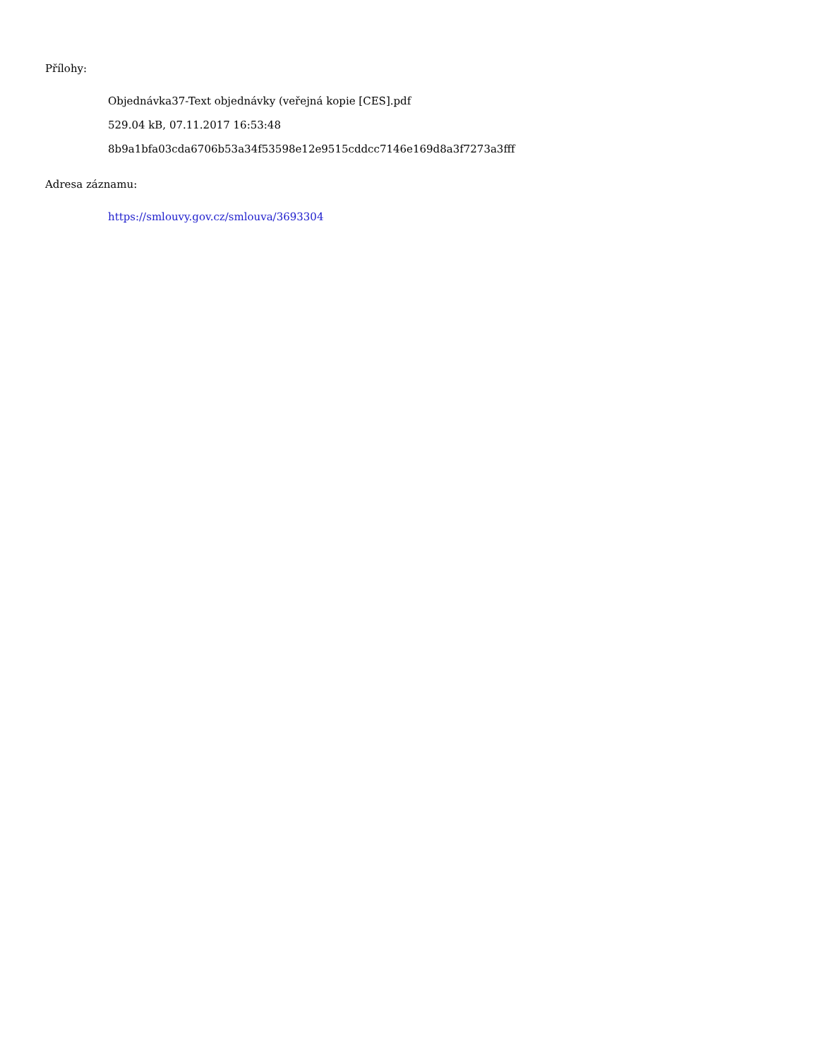Přílohy:
Objednávka37-Text objednávky (veřejná kopie [CES].pdf
529.04 kB, 07.11.2017 16:53:48
8b9a1bfa03cda6706b53a34f53598e12e9515cddcc7146e169d8a3f7273a3fff
Adresa záznamu:
https://smlouvy.gov.cz/smlouva/3693304